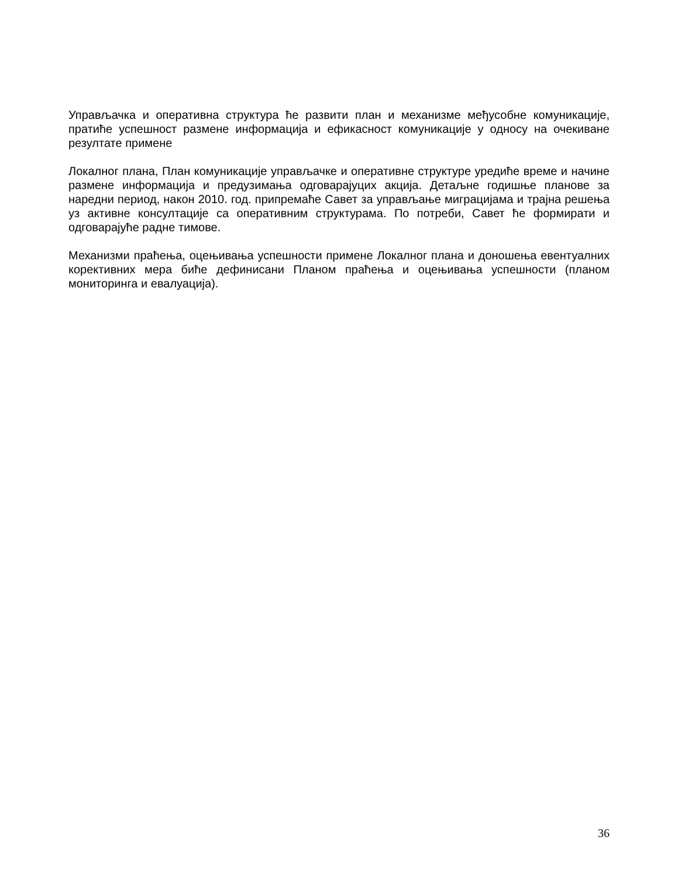Управљачка и оперативна структура ће развити план и механизме међусобне комуникације, пратиће успешност размене информација и ефикасност комуникације у односу на очекиване резултате примене
Локалног плана, План комуникације управљачке и оперативне структуре уредиће време и начине размене информација и предузимања одговарајуцих акција. Детаљне годишње планове за наредни период, након 2010. год. припремаће Савет за управљање миграцијама и трајна решења уз активне консултације са оперативним структурама. По потреби, Савет ће формирати и одговарајуће радне тимове.
Механизми праћења, оцењивања успешности примене Локалног плана и доношења евентуалних корективних мера биће дефинисани Планом праћења и оцењивања успешности (планом мониторинга и евалуација).
36